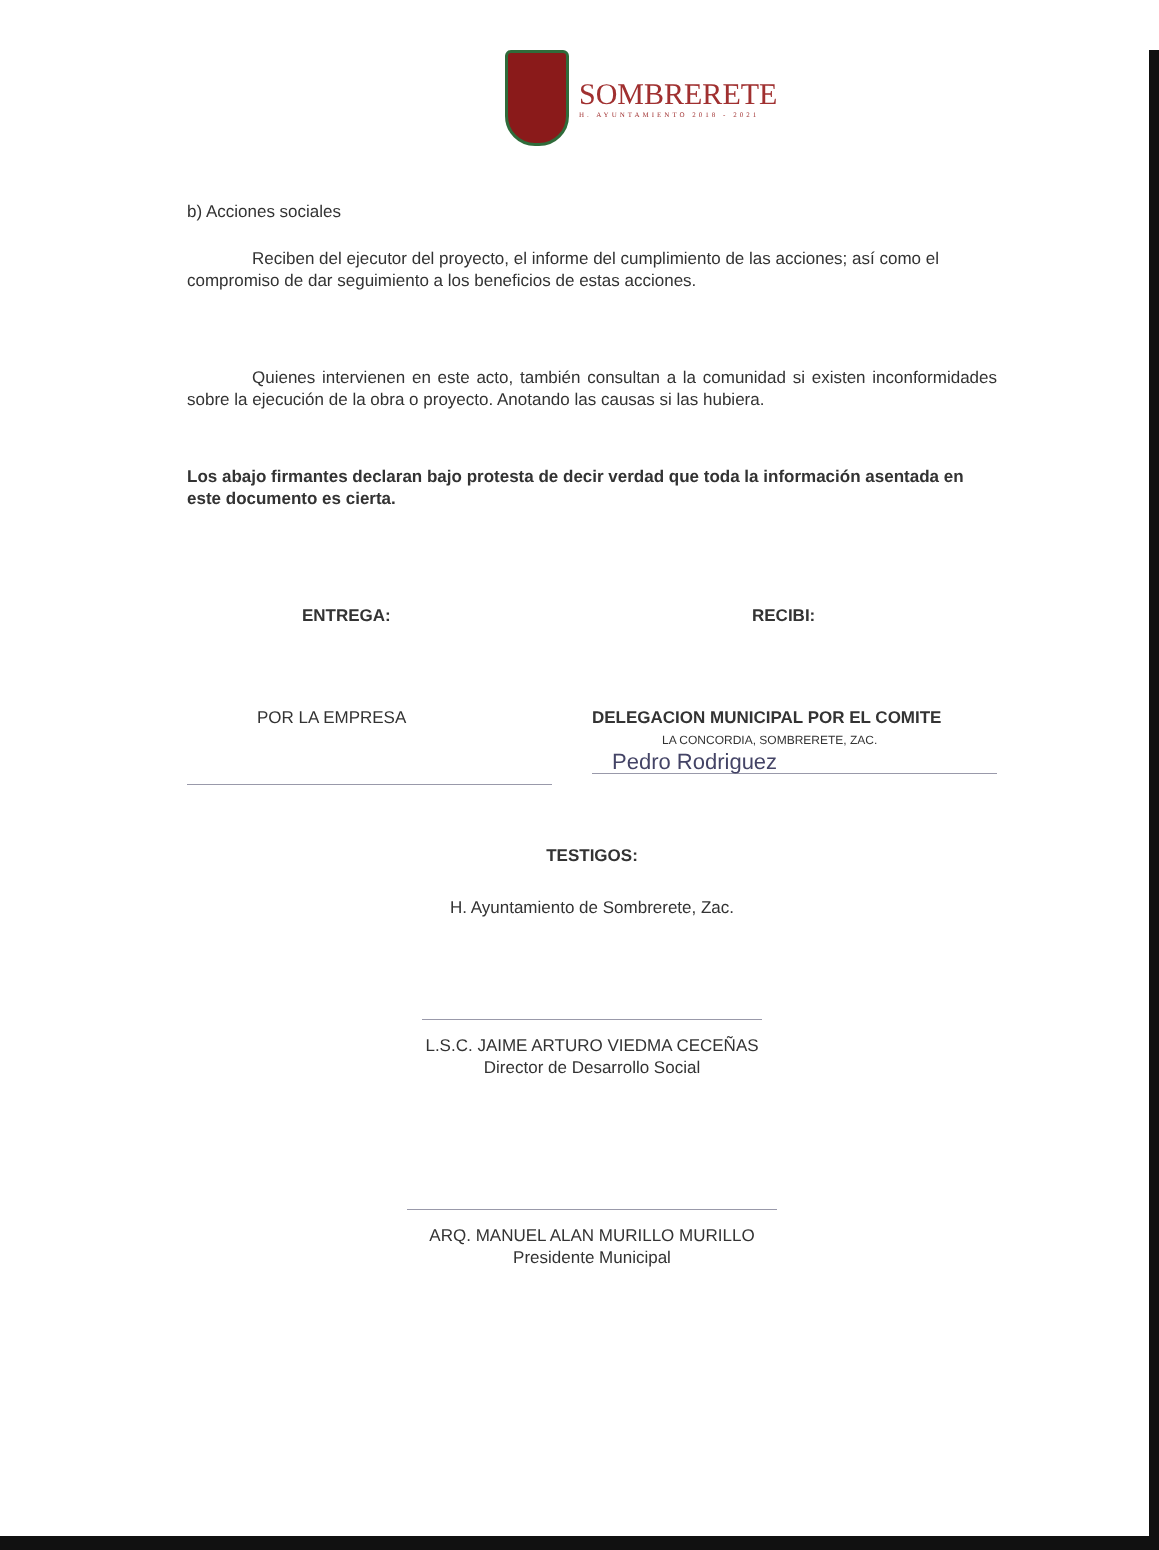SOMBRERETE
H. AYUNTAMIENTO 2018 - 2021
b) Acciones sociales
Reciben del ejecutor del proyecto, el informe del cumplimiento de las acciones; así como el compromiso de dar seguimiento a los beneficios de estas acciones.
Quienes intervienen en este acto, también consultan a la comunidad si existen inconformidades sobre la ejecución de la obra o proyecto. Anotando las causas si las hubiera.
Los abajo firmantes declaran bajo protesta de decir verdad que toda la información asentada en este documento es cierta.
ENTREGA:
POR LA EMPRESA
RECIBI:
DELEGACION MUNICIPAL POR EL COMITE
LA CONCORDIA, SOMBRERETE, ZAC.
Pedro Rodriguez
TESTIGOS:
H. Ayuntamiento de Sombrerete, Zac.
L.S.C. JAIME ARTURO VIEDMA CECEÑAS
Director de Desarrollo Social
ARQ. MANUEL ALAN MURILLO MURILLO
Presidente Municipal